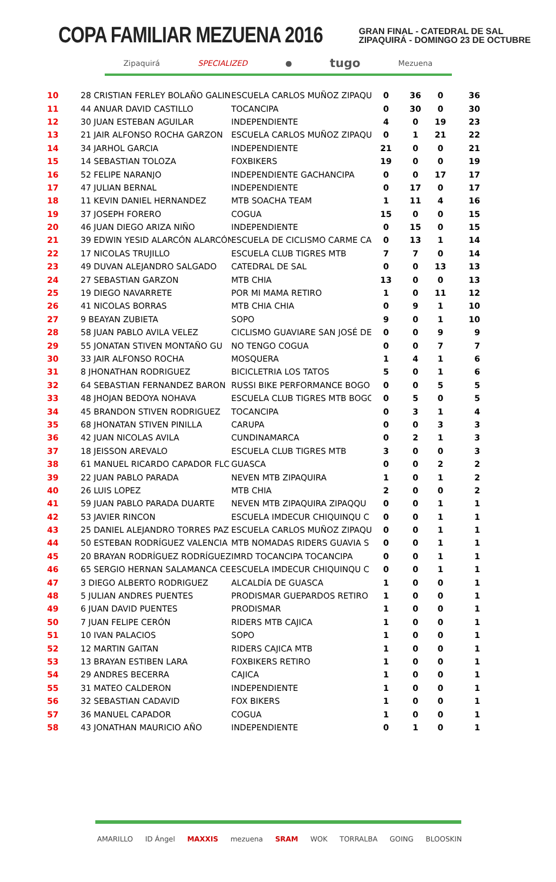COPA FAMILIAR MEZUENA 2016 GRAN FINAL - CATEDRAL DE SAL
ZIPAQUIRÁ - DOMINGO 23 DE OCTUBRE
Zipaquirá SPECIALIZED ● tugo Mezuena
| 10 | 28 CRISTIAN FERLEY BOLAÑO GALINI | ESCUELA CARLOS MUÑOZ ZIPAQU | 0 | 36 | 0 | 36 |
| 11 | 44 ANUAR DAVID CASTILLO | TOCANCIPA | 0 | 30 | 0 | 30 |
| 12 | 30 JUAN ESTEBAN AGUILAR | INDEPENDIENTE | 4 | 0 | 19 | 23 |
| 13 | 21 JAIR ALFONSO ROCHA GARZON | ESCUELA CARLOS MUÑOZ ZIPAQU | 0 | 1 | 21 | 22 |
| 14 | 34 JARHOL GARCIA | INDEPENDIENTE | 21 | 0 | 0 | 21 |
| 15 | 14 SEBASTIAN TOLOZA | FOXBIKERS | 19 | 0 | 0 | 19 |
| 16 | 52 FELIPE NARANJO | INDEPENDIENTE GACHANCIPA | 0 | 0 | 17 | 17 |
| 17 | 47 JULIAN BERNAL | INDEPENDIENTE | 0 | 17 | 0 | 17 |
| 18 | 11 KEVIN DANIEL HERNANDEZ | MTB SOACHA TEAM | 1 | 11 | 4 | 16 |
| 19 | 37 JOSEPH FORERO | COGUA | 15 | 0 | 0 | 15 |
| 20 | 46 JUAN DIEGO ARIZA NIÑO | INDEPENDIENTE | 0 | 15 | 0 | 15 |
| 21 | 39 EDWIN YESID ALARCÓN ALARCÓN | ESCUELA DE CICLISMO CARME CA | 0 | 13 | 1 | 14 |
| 22 | 17 NICOLAS TRUJILLO | ESCUELA CLUB TIGRES MTB | 7 | 7 | 0 | 14 |
| 23 | 49 DUVAN ALEJANDRO SALGADO | CATEDRAL DE SAL | 0 | 0 | 13 | 13 |
| 24 | 27 SEBASTIAN GARZON | MTB CHIA | 13 | 0 | 0 | 13 |
| 25 | 19 DIEGO NAVARRETE | POR MI MAMA RETIRO | 1 | 0 | 11 | 12 |
| 26 | 41 NICOLAS BORRAS | MTB CHIA CHIA | 0 | 9 | 1 | 10 |
| 27 | 9 BEAYAN ZUBIETA | SOPO | 9 | 0 | 1 | 10 |
| 28 | 58 JUAN PABLO AVILA VELEZ | CICLISMO GUAVIARE SAN JOSÉ DE | 0 | 0 | 9 | 9 |
| 29 | 55 JONATAN STIVEN MONTAÑO GU | NO TENGO COGUA | 0 | 0 | 7 | 7 |
| 30 | 33 JAIR ALFONSO ROCHA | MOSQUERA | 1 | 4 | 1 | 6 |
| 31 | 8 JHONATHAN RODRIGUEZ | BICICLETRIA LOS TATOS | 5 | 0 | 1 | 6 |
| 32 | 64 SEBASTIAN FERNANDEZ BARON | RUSSI BIKE PERFORMANCE BOGO | 0 | 0 | 5 | 5 |
| 33 | 48 JHOJAN BEDOYA NOHAVA | ESCUELA CLUB TIGRES MTB BOGO | 0 | 5 | 0 | 5 |
| 34 | 45 BRANDON STIVEN RODRIGUEZ | TOCANCIPA | 0 | 3 | 1 | 4 |
| 35 | 68 JHONATAN STIVEN PINILLA | CARUPA | 0 | 0 | 3 | 3 |
| 36 | 42 JUAN NICOLAS AVILA | CUNDINAMARCA | 0 | 2 | 1 | 3 |
| 37 | 18 JEISSON AREVALO | ESCUELA CLUB TIGRES MTB | 3 | 0 | 0 | 3 |
| 38 | 61 MANUEL RICARDO CAPADOR FLC | GUASCA | 0 | 0 | 2 | 2 |
| 39 | 22 JUAN PABLO PARADA | NEVEN MTB ZIPAQUIRA | 1 | 0 | 1 | 2 |
| 40 | 26 LUIS LOPEZ | MTB CHIA | 2 | 0 | 0 | 2 |
| 41 | 59 JUAN PABLO PARADA DUARTE | NEVEN MTB ZIPAQUIRA ZIPAQQU | 0 | 0 | 1 | 1 |
| 42 | 53 JAVIER RINCON | ESCUELA IMDECUR CHIQUINQU C | 0 | 0 | 1 | 1 |
| 43 | 25 DANIEL ALEJANDRO TORRES PAZ | ESCUELA CARLOS MUÑOZ ZIPAQU | 0 | 0 | 1 | 1 |
| 44 | 50 ESTEBAN RODRÍGUEZ VALENCIA | MTB NOMADAS RIDERS GUAVIA S | 0 | 0 | 1 | 1 |
| 45 | 20 BRAYAN RODRÍGUEZ RODRÍGUEZ | IMRD TOCANCIPA TOCANCIPA | 0 | 0 | 1 | 1 |
| 46 | 65 SERGIO HERNAN SALAMANCA CE | ESCUELA IMDECUR CHIQUINQU C | 0 | 0 | 1 | 1 |
| 47 | 3 DIEGO ALBERTO RODRIGUEZ | ALCALDÍA DE GUASCA | 1 | 0 | 0 | 1 |
| 48 | 5 JULIAN ANDRES PUENTES | PRODISMAR GUEPARDOS RETIRO | 1 | 0 | 0 | 1 |
| 49 | 6 JUAN DAVID PUENTES | PRODISMAR | 1 | 0 | 0 | 1 |
| 50 | 7 JUAN FELIPE CERÓN | RIDERS MTB CAJICA | 1 | 0 | 0 | 1 |
| 51 | 10 IVAN PALACIOS | SOPO | 1 | 0 | 0 | 1 |
| 52 | 12 MARTIN GAITAN | RIDERS CAJICA MTB | 1 | 0 | 0 | 1 |
| 53 | 13 BRAYAN ESTIBEN LARA | FOXBIKERS RETIRO | 1 | 0 | 0 | 1 |
| 54 | 29 ANDRES BECERRA | CAJICA | 1 | 0 | 0 | 1 |
| 55 | 31 MATEO CALDERON | INDEPENDIENTE | 1 | 0 | 0 | 1 |
| 56 | 32 SEBASTIAN CADAVID | FOX BIKERS | 1 | 0 | 0 | 1 |
| 57 | 36 MANUEL CAPADOR | COGUA | 1 | 0 | 0 | 1 |
| 58 | 43 JONATHAN MAURICIO AÑO | INDEPENDIENTE | 0 | 1 | 0 | 1 |
AMARILLO ID Ángel MAXXIS mezuena SRAM WOK TORRALBA GOING BLOOSKIN